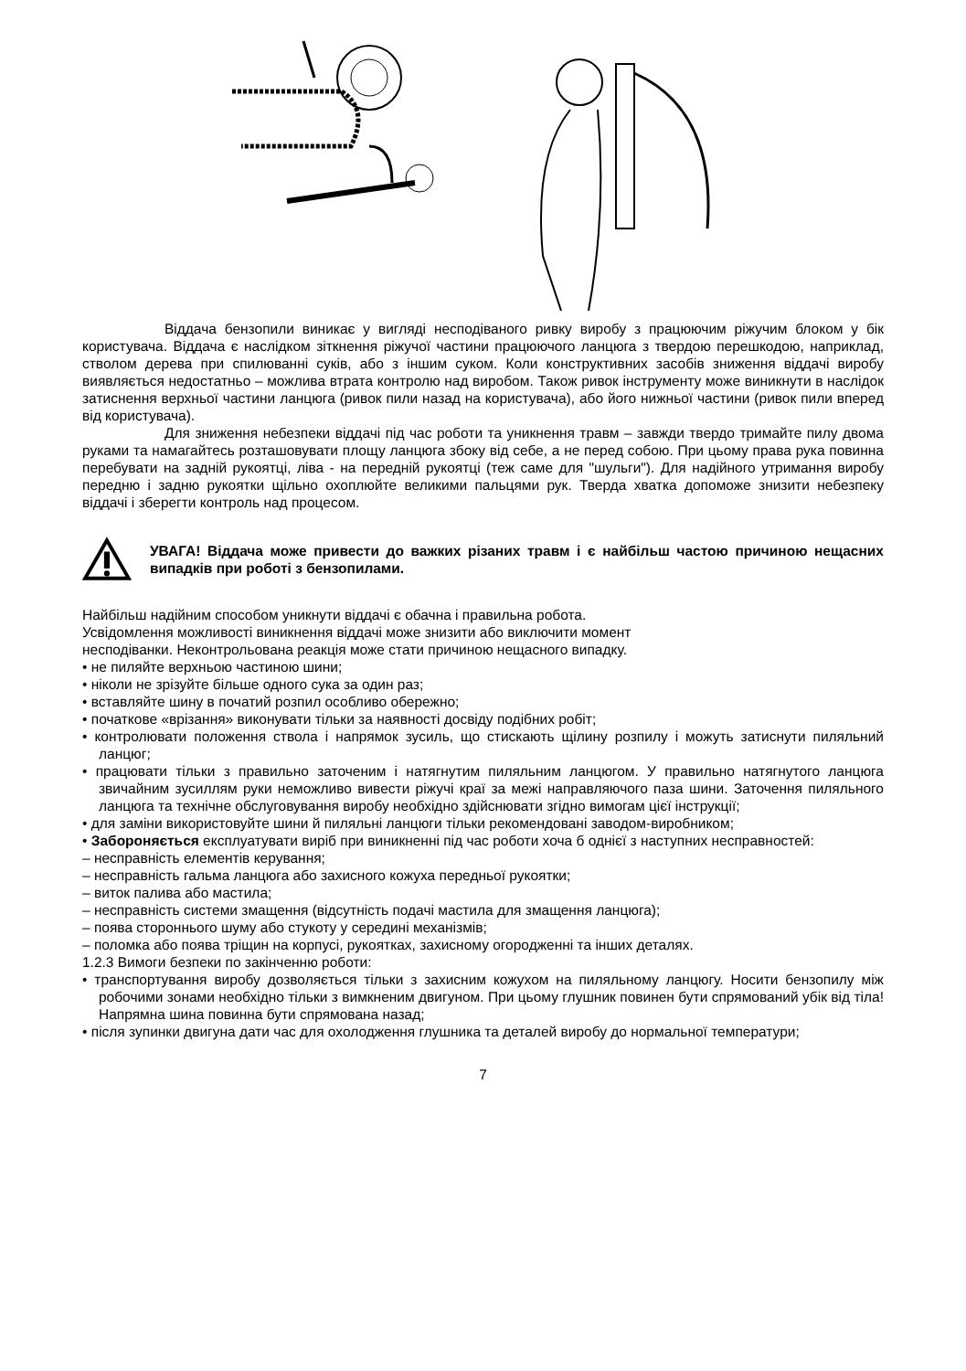Віддача бензопили виникає у вигляді несподіваного ривку виробу з працюючим ріжучим блоком у бік користувача. Віддача є наслідком зіткнення ріжучої частини працюючого ланцюга з твердою перешкодою, наприклад, стволом дерева при спилюванні суків, або з іншим суком. Коли конструктивних засобів зниження віддачі виробу виявляється недостатньо – можлива втрата контролю над виробом. Також ривок інструменту може виникнути в наслідок затиснення верхньої частини ланцюга (ривок пили назад на користувача), або його нижньої частини (ривок пили вперед від користувача).
Для зниження небезпеки віддачі під час роботи та уникнення травм – завжди твердо тримайте пилу двома руками та намагайтесь розташовувати площу ланцюга збоку від себе, а не перед собою. При цьому права рука повинна перебувати на задній рукоятці, ліва - на передній рукоятці (теж саме для "шульги"). Для надійного утримання виробу передню і задню рукоятки щільно охоплюйте великими пальцями рук. Тверда хватка допоможе знизити небезпеку віддачі і зберегти контроль над процесом.
УВАГА! Віддача може привести до важких різаних травм і є найбільш частою причиною нещасних випадків при роботі з бензопилами.
Найбільш надійним способом уникнути віддачі є обачна і правильна робота.
Усвідомлення можливості виникнення віддачі може знизити або виключити момент
несподіванки. Неконтрольована реакція може стати причиною нещасного випадку.
• не пиляйте верхньою частиною шини;
• ніколи не зрізуйте більше одного сука за один раз;
• вставляйте шину в початий розпил особливо обережно;
• початкове «врізання» виконувати тільки за наявності досвіду подібних робіт;
• контролювати положення ствола і напрямок зусиль, що стискають щілину розпилу і можуть затиснути пиляльний ланцюг;
• працювати тільки з правильно заточеним і натягнутим пиляльним ланцюгом. У правильно натягнутого ланцюга звичайним зусиллям руки неможливо вивести ріжучі краї за межі направляючого паза шини. Заточення пиляльного ланцюга та технічне обслуговування виробу необхідно здійснювати згідно вимогам цієї інструкції;
• для заміни використовуйте шини й пиляльні ланцюги тільки рекомендовані заводом-виробником;
• Забороняється експлуатувати виріб при виникненні під час роботи хоча б однієї з наступних несправностей:
– несправність елементів керування;
– несправність гальма ланцюга або захисного кожуха передньої рукоятки;
– виток палива або мастила;
– несправність системи змащення (відсутність подачі мастила для змащення ланцюга);
– поява стороннього шуму або стукоту у середині механізмів;
– поломка або поява тріщин на корпусі, рукоятках, захисному огородженні та інших деталях.
1.2.3 Вимоги безпеки по закінченню роботи:
• транспортування виробу дозволяється тільки з захисним кожухом на пиляльному ланцюгу. Носити бензопилу між робочими зонами необхідно тільки з вимкненим двигуном. При цьому глушник повинен бути спрямований убік від тіла! Напрямна шина повинна бути спрямована назад;
• після зупинки двигуна дати час для охолодження глушника та деталей виробу до нормальної температури;
7